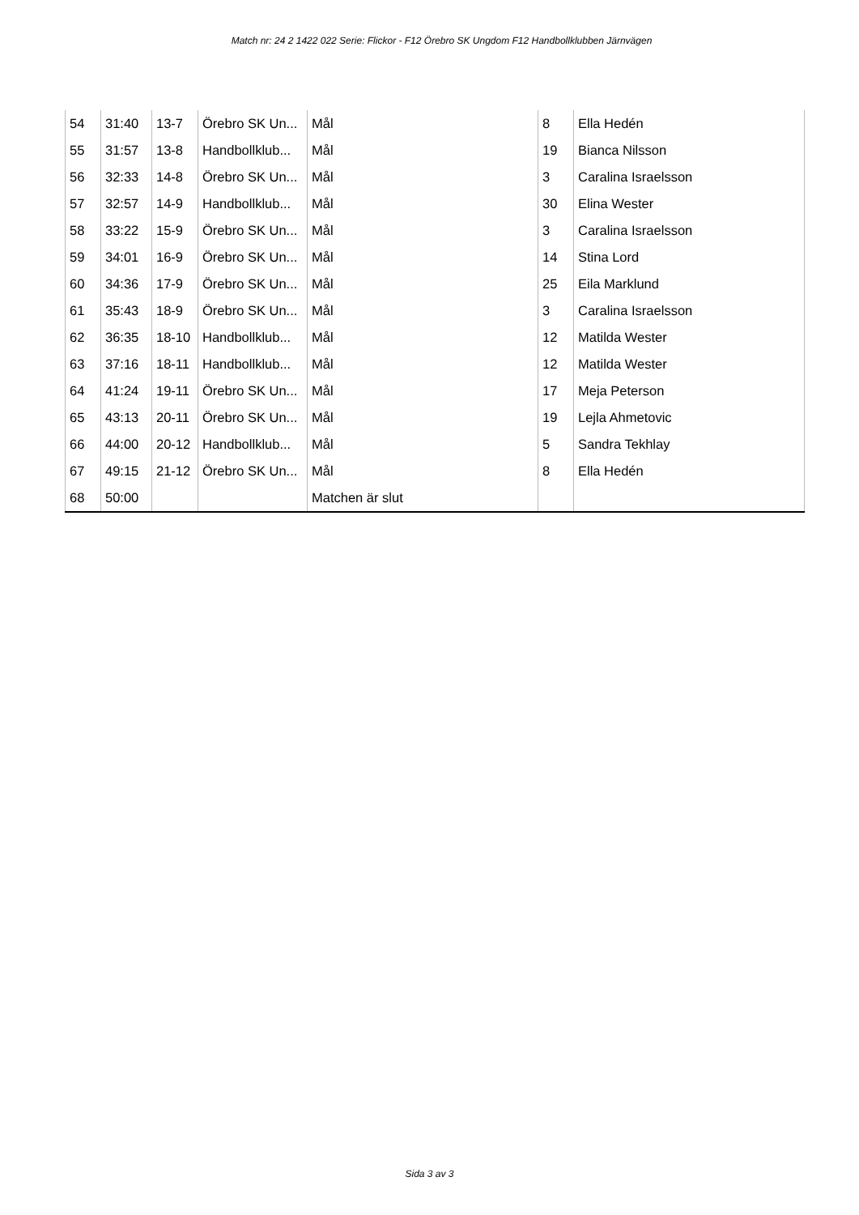Match nr: 24 2 1422 022 Serie: Flickor - F12 Örebro SK Ungdom F12 Handbollklubben Järnvägen
| 54 | 31:40 | 13-7 | Örebro SK Un... | Mål | 8 | Ella Hedén |
| 55 | 31:57 | 13-8 | Handbollklub... | Mål | 19 | Bianca Nilsson |
| 56 | 32:33 | 14-8 | Örebro SK Un... | Mål | 3 | Caralina Israelsson |
| 57 | 32:57 | 14-9 | Handbollklub... | Mål | 30 | Elina Wester |
| 58 | 33:22 | 15-9 | Örebro SK Un... | Mål | 3 | Caralina Israelsson |
| 59 | 34:01 | 16-9 | Örebro SK Un... | Mål | 14 | Stina Lord |
| 60 | 34:36 | 17-9 | Örebro SK Un... | Mål | 25 | Eila Marklund |
| 61 | 35:43 | 18-9 | Örebro SK Un... | Mål | 3 | Caralina Israelsson |
| 62 | 36:35 | 18-10 | Handbollklub... | Mål | 12 | Matilda Wester |
| 63 | 37:16 | 18-11 | Handbollklub... | Mål | 12 | Matilda Wester |
| 64 | 41:24 | 19-11 | Örebro SK Un... | Mål | 17 | Meja Peterson |
| 65 | 43:13 | 20-11 | Örebro SK Un... | Mål | 19 | Lejla Ahmetovic |
| 66 | 44:00 | 20-12 | Handbollklub... | Mål | 5 | Sandra Tekhlay |
| 67 | 49:15 | 21-12 | Örebro SK Un... | Mål | 8 | Ella Hedén |
| 68 | 50:00 | | | Matchen är slut | | |
Sida 3 av 3